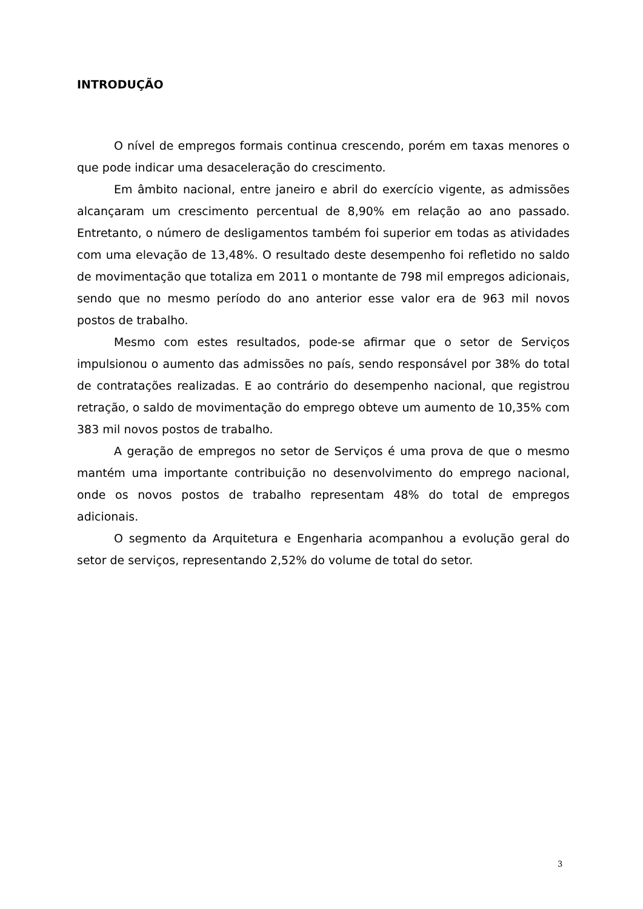INTRODUÇÃO
O nível de empregos formais continua crescendo, porém em taxas menores o que pode indicar uma desaceleração do crescimento.
Em âmbito nacional, entre janeiro e abril do exercício vigente, as admissões alcançaram um crescimento percentual de 8,90% em relação ao ano passado. Entretanto, o número de desligamentos também foi superior em todas as atividades com uma elevação de 13,48%. O resultado deste desempenho foi refletido no saldo de movimentação que totaliza em 2011 o montante de 798 mil empregos adicionais, sendo que no mesmo período do ano anterior esse valor era de 963 mil novos postos de trabalho.
Mesmo com estes resultados, pode-se afirmar que o setor de Serviços impulsionou o aumento das admissões no país, sendo responsável por 38% do total de contratações realizadas. E ao contrário do desempenho nacional, que registrou retração, o saldo de movimentação do emprego obteve um aumento de 10,35% com 383 mil novos postos de trabalho.
A geração de empregos no setor de Serviços é uma prova de que o mesmo mantém uma importante contribuição no desenvolvimento do emprego nacional, onde os novos postos de trabalho representam 48% do total de empregos adicionais.
O segmento da Arquitetura e Engenharia acompanhou a evolução geral do setor de serviços, representando 2,52% do volume de total do setor.
3